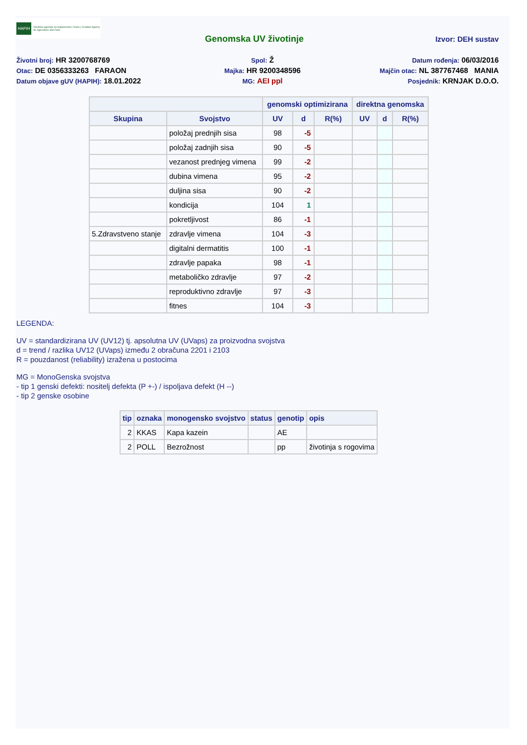HAPIH Hrvatska agencija za poljoprivredu i hranu | Croatian Agency for Agriculture and Food
Genomska UV životinje Izvor: DEH sustav
Životni broj: HR 3200768769
Spol: Ž
Datum rođenja: 06/03/2016
Otac: DE 0356333263 FARAON
Majka: HR 9200348596
Majčin otac: NL 387767468 MANIA
Datum objave gUV (HAPIH): 18.01.2022
MG: AEI ppl
Posjednik: KRNJAK D.O.O.
| | | genomski optimizirana | | | direktna genomska | | |
| --- | --- | --- | --- | --- | --- | --- | --- |
| Skupina | Svojstvo | UV | d | R(%) | UV | d | R(%) |
| | položaj prednjih sisa | 98 | -5 | | | | |
| | položaj zadnjih sisa | 90 | -5 | | | | |
| | vezanost prednjeg vimena | 99 | -2 | | | | |
| | dubina vimena | 95 | -2 | | | | |
| | duljina sisa | 90 | -2 | | | | |
| | kondicija | 104 | 1 | | | | |
| | pokretljivost | 86 | -1 | | | | |
| 5.Zdravstveno stanje | zdravlje vimena | 104 | -3 | | | | |
| | digitalni dermatitis | 100 | -1 | | | | |
| | zdravlje papaka | 98 | -1 | | | | |
| | metaboličko zdravlje | 97 | -2 | | | | |
| | reproduktivno zdravlje | 97 | -3 | | | | |
| | fitnes | 104 | -3 | | | | |
LEGENDA:
UV = standardizirana UV (UV12) tj. apsolutna UV (UVaps) za proizvodna svojstva
d = trend / razlika UV12 (UVaps) između 2 obračuna 2201 i 2103
R = pouzdanost (reliability) izražena u postocima
MG = MonoGenska svojstva
- tip 1 genski defekti: nositelj defekta (P +-) / ispoljava defekt (H --)
- tip 2 genske osobine
| tip | oznaka | monogensko svojstvo | status | genotip | opis |
| --- | --- | --- | --- | --- | --- |
| 2 | KKAS | Kapa kazein | | AE | |
| 2 | POLL | Bezrožnost | | pp | životinja s rogovima |